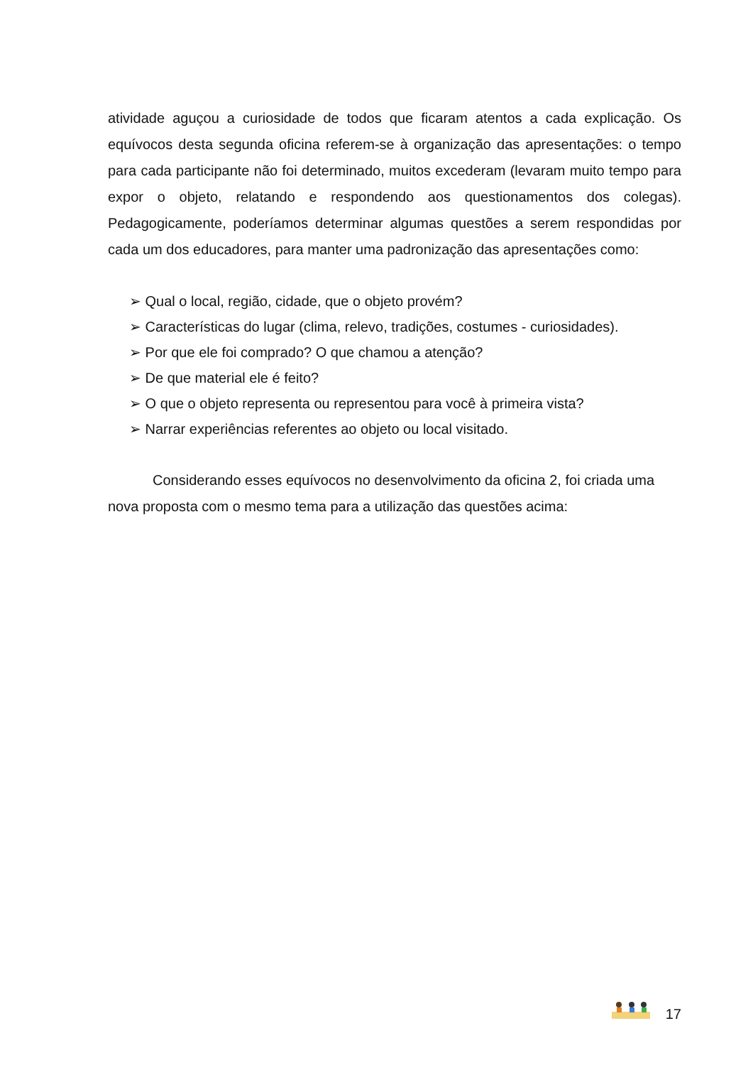atividade aguçou a curiosidade de todos que ficaram atentos a cada explicação. Os equívocos desta segunda oficina referem-se à organização das apresentações: o tempo para cada participante não foi determinado, muitos excederam (levaram muito tempo para expor o objeto, relatando e respondendo aos questionamentos dos colegas). Pedagogicamente, poderíamos determinar algumas questões a serem respondidas por cada um dos educadores, para manter uma padronização das apresentações como:
➢ Qual o local, região, cidade, que o objeto provém?
➢ Características do lugar (clima, relevo, tradições, costumes - curiosidades).
➢ Por que ele foi comprado? O que chamou a atenção?
➢ De que material ele é feito?
➢ O que o objeto representa ou representou para você à primeira vista?
➢ Narrar experiências referentes ao objeto ou local visitado.
Considerando esses equívocos no desenvolvimento da oficina 2, foi criada uma nova proposta com o mesmo tema para a utilização das questões acima:
17